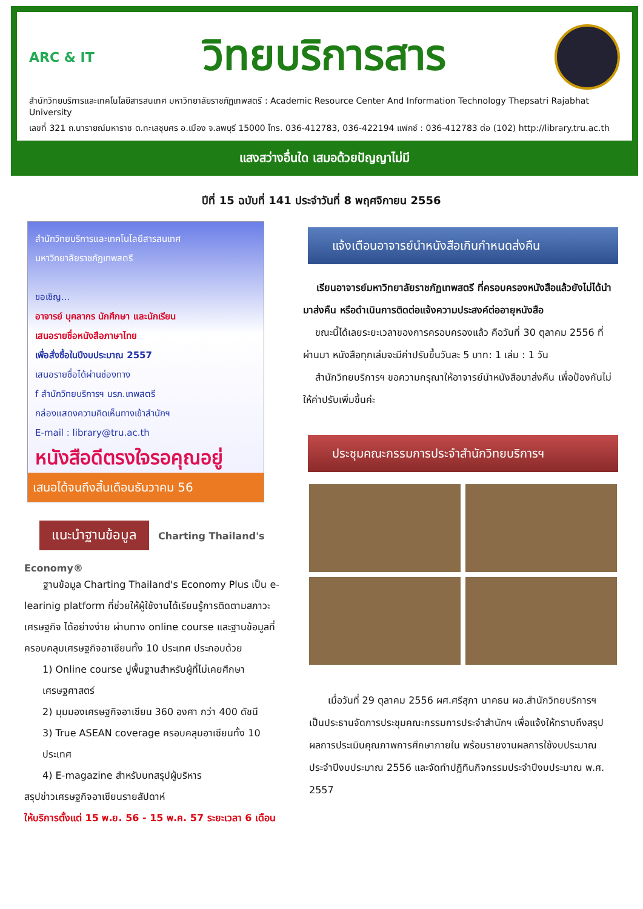ARC & IT
วิทยบริการสาร
สำนักวิทยบริการและเทคโนโลยีสารสนเทศ มหาวิทยาลัยราชภัฏเทพสตรี : Academic Resource Center And Information Technology Thepsatri Rajabhat University
เลขที่ 321 ถ.นารายณ์มหาราช ต.ทะเลชุบศร อ.เมือง จ.ลพบุรี 15000 โทร. 036-412783, 036-422194 แฟกซ์ : 036-412783 ต่อ (102) http://library.tru.ac.th
แสงสว่างอื่นใด เสมอด้วยปัญญาไม่มี
ปีที่ 15 ฉบับที่ 141 ประจำวันที่ 8 พฤศจิกายน 2556
สำนักวิทยบริการและเทคโนโลยีสารสนเทศ
มหาวิทยาลัยราชภัฏเทพสตรี
ขอเชิญ...
อาจารย์ บุคลากร นักศึกษา และนักเรียน
เสนอรายชื่อหนังสือภาษาไทย
เพื่อสั่งซื้อในปีงบประมาณ 2557
เสนอรายชื่อได้ผ่านช่องทาง
f สำนักวิทยบริการฯ มรภ.เทพสตรี
กล่องแสดงความคิดเห็นทางเข้าสำนักฯ
E-mail : library@tru.ac.th
หนังสือดีตรงใจรอคุณอยู่
เสนอได้จนถึงสิ้นเดือนธันวาคม 56
แนะนำฐานข้อมูล Charting Thailand's Economy®
ฐานข้อมูล Charting Thailand's Economy Plus เป็น e-learinig platform ที่ช่วยให้ผู้ใช้งานได้เรียนรู้การติดตามสภาวะเศรษฐกิจ ได้อย่างง่าย ผ่านทาง online course และฐานข้อมูลที่ครอบคลุมเศรษฐกิจอาเซียนทั้ง 10 ประเทศ ประกอบด้วย
1) Online course ปูพื้นฐานสำหรับผู้ที่ไม่เคยศึกษาเศรษฐศาสตร์
2) มุมมองเศรษฐกิจอาเซียน 360 องศา กว่า 400 ดัชนี
3) True ASEAN coverage ครอบคลุมอาเซียนทั้ง 10 ประเทศ
4) E-magazine สำหรับบทสรุปผู้บริหาร
สรุปข่าวเศรษฐกิจอาเซียนรายสัปดาห์
ให้บริการตั้งแต่ 15 พ.ย. 56 - 15 พ.ค. 57 ระยะเวลา 6 เดือน
แจ้งเตือนอาจารย์นำหนังสือเกินกำหนดส่งคืน
เรียนอาจารย์มหาวิทยาลัยราชภัฏเทพสตรี ที่ครอบครองหนังสือแล้วยังไม่ได้นำมาส่งคืน หรือดำเนินการติดต่อแจ้งความประสงค์ต่ออายุหนังสือ
ขณะนี้ได้เลยระยะเวลาของการครอบครองแล้ว คือวันที่ 30 ตุลาคม 2556 ที่ผ่านมา หนังสือทุกเล่มจะมีค่าปรับขึ้นวันละ 5 บาท: 1 เล่ม : 1 วัน
สำนักวิทยบริการฯ ขอความกรุณาให้อาจารย์นำหนังสือมาส่งคืน เพื่อป้องกันไม่ให้ค่าปรับเพิ่มขึ้นค่ะ
ประชุมคณะกรรมการประจำสำนักวิทยบริการฯ
เมื่อวันที่ 29 ตุลาคม 2556 ผศ.ศรีสุภา นาคธน ผอ.สำนักวิทยบริการฯ เป็นประธานจัดการประชุมคณะกรรมการประจำสำนักฯ เพื่อแจ้งให้ทราบถึงสรุปผลการประเมินคุณภาพการศึกษาภายใน พร้อมรายงานผลการใช้งบประมาณประจำปีงบประมาณ 2556 และจัดทำปฏิทินกิจกรรมประจำปีงบประมาณ พ.ศ. 2557